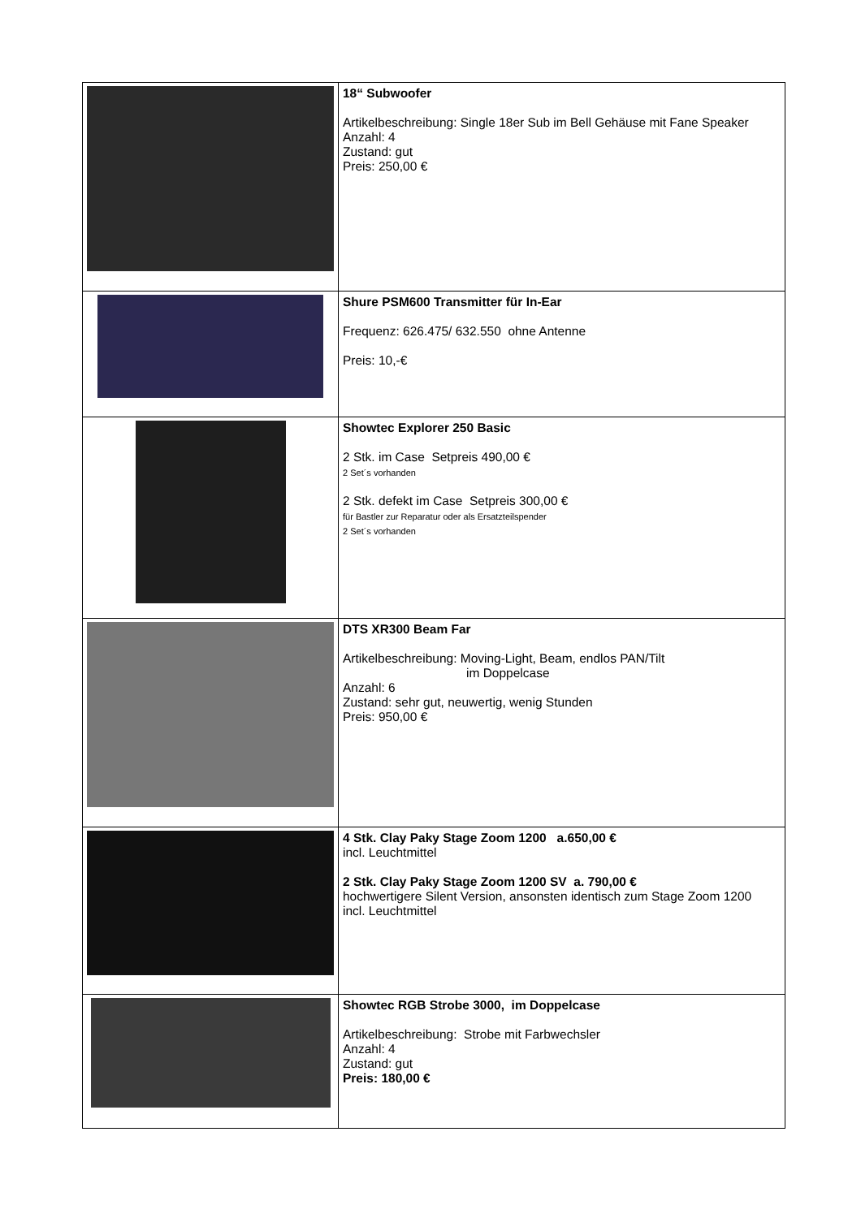| | 18“ Subwoofer Artikelbeschreibung: Single 18er Sub im Bell Gehäuse mit Fane Speaker Anzahl: 4 Zustand: gut Preis: 250,00 € |
| | Shure PSM600 Transmitter für In-Ear Frequenz: 626.475/ 632.550 ohne Antenne Preis: 10,-€ |
| | Showtec Explorer 250 Basic 2 Stk. im Case Setpreis 490,00 € 2 Set´s vorhanden 2 Stk. defekt im Case Setpreis 300,00 € für Bastler zur Reparatur oder als Ersatzteilspender 2 Set´s vorhanden |
| | DTS XR300 Beam Far Artikelbeschreibung: Moving-Light, Beam, endlos PAN/Tilt im Doppelcase Anzahl: 6 Zustand: sehr gut, neuwertig, wenig Stunden Preis: 950,00 € |
| | 4 Stk. Clay Paky Stage Zoom 1200 a.650,00 € incl. Leuchtmittel 2 Stk. Clay Paky Stage Zoom 1200 SV a. 790,00 € hochwertigere Silent Version, ansonsten identisch zum Stage Zoom 1200 incl. Leuchtmittel |
| | Showtec RGB Strobe 3000, im Doppelcase Artikelbeschreibung: Strobe mit Farbwechsler Anzahl: 4 Zustand: gut Preis: 180,00 € |